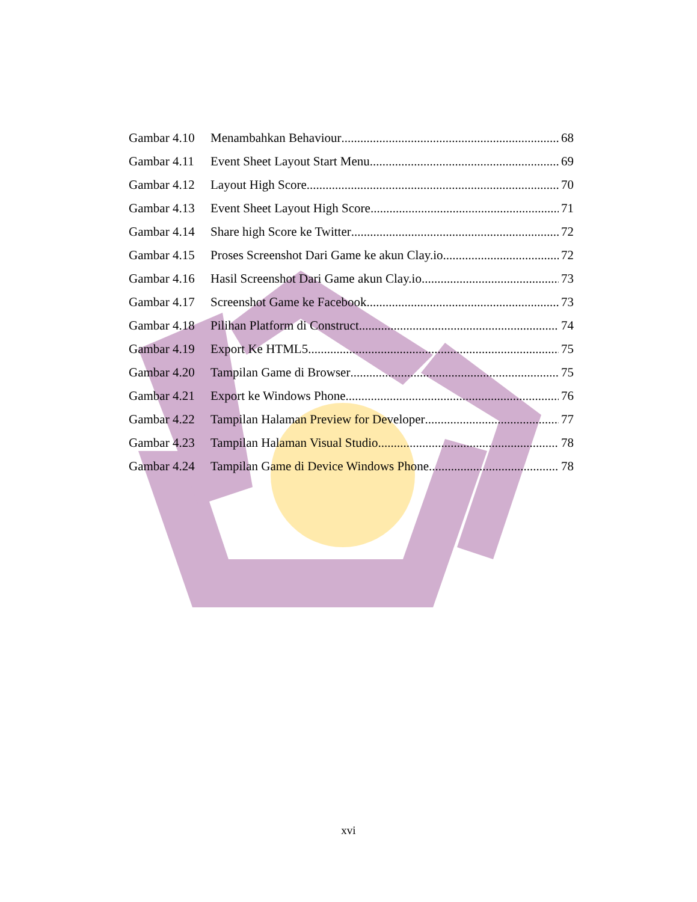Gambar 4.10 Menambahkan Behaviour 68
Gambar 4.11 Event Sheet Layout Start Menu 69
Gambar 4.12 Layout High Score 70
Gambar 4.13 Event Sheet Layout High Score 71
Gambar 4.14 Share high Score ke Twitter 72
Gambar 4.15 Proses Screenshot Dari Game ke akun Clay.io 72
Gambar 4.16 Hasil Screenshot Dari Game akun Clay.io 73
Gambar 4.17 Screenshot Game ke Facebook 73
Gambar 4.18 Pilihan Platform di Construct 74
Gambar 4.19 Export Ke HTML5 75
Gambar 4.20 Tampilan Game di Browser 75
Gambar 4.21 Export ke Windows Phone 76
Gambar 4.22 Tampilan Halaman Preview for Developer 77
Gambar 4.23 Tampilan Halaman Visual Studio 78
Gambar 4.24 Tampilan Game di Device Windows Phone 78
xvi